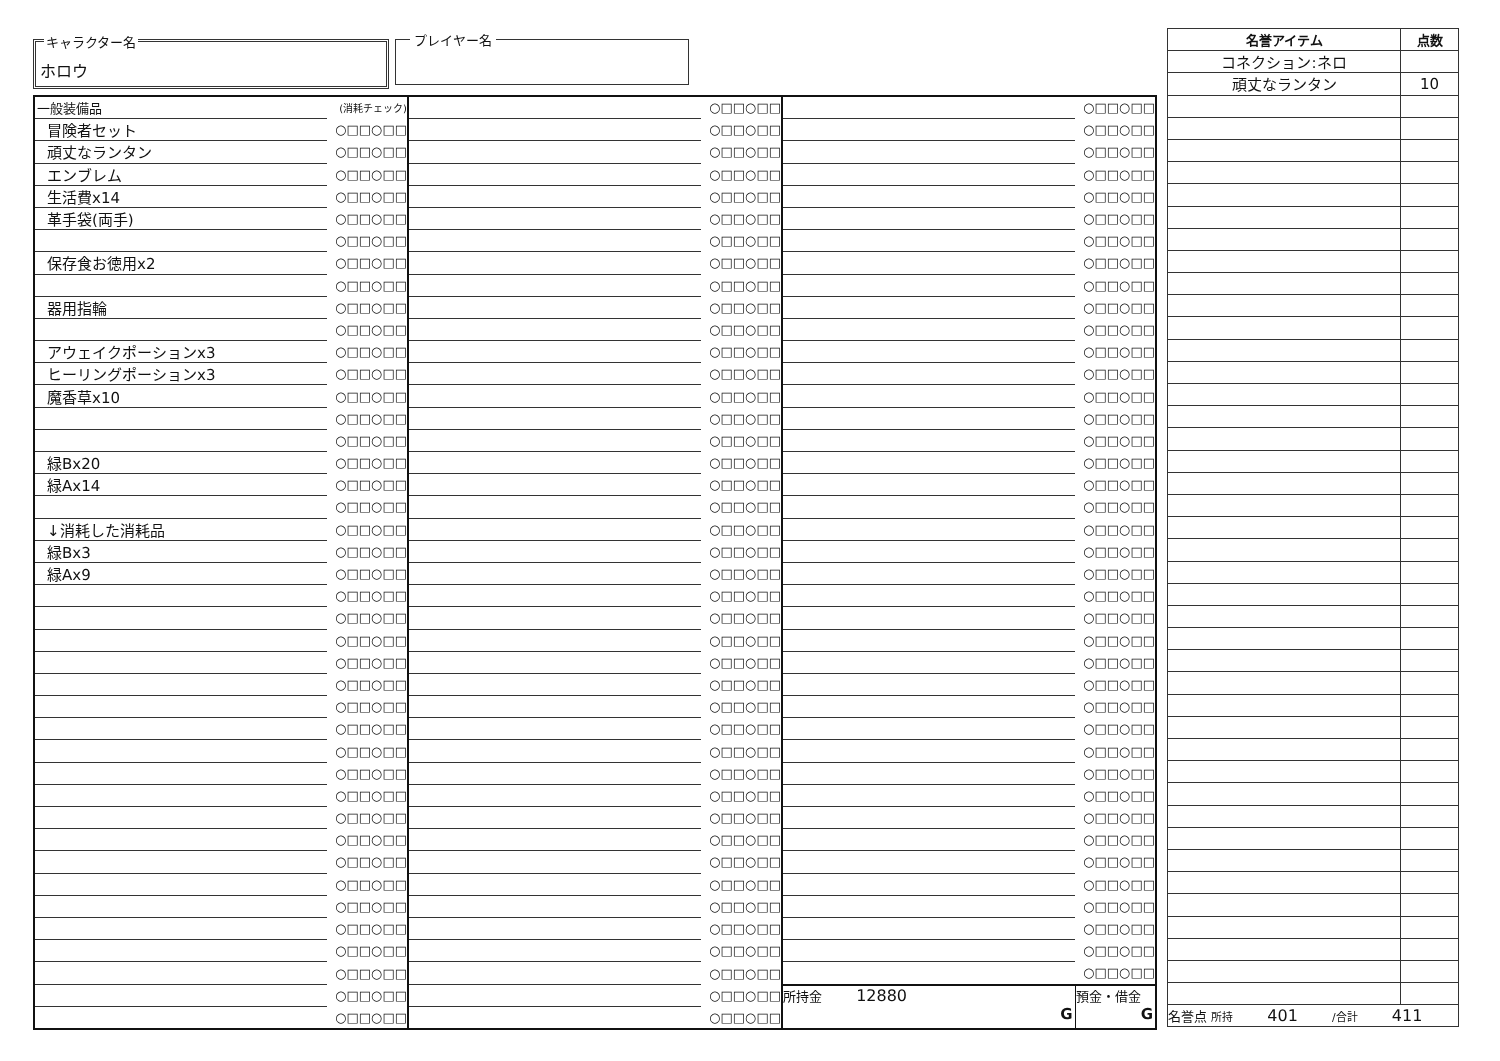キャラクター名
ホロウ
プレイヤー名
| 一般装備品 | (消耗チェック) | | ○□□○□□ | | ○□□○□□ |
| 冒険者セット | ○□□○□□ | | ○□□○□□ | | ○□□○□□ |
| 頑丈なランタン | ○□□○□□ | | ○□□○□□ | | ○□□○□□ |
| エンブレム | ○□□○□□ | | ○□□○□□ | | ○□□○□□ |
| 生活費x14 | ○□□○□□ | | ○□□○□□ | | ○□□○□□ |
| 革手袋(両手) | ○□□○□□ | | ○□□○□□ | | ○□□○□□ |
| | ○□□○□□ | | ○□□○□□ | | ○□□○□□ |
| 保存食お徳用x2 | ○□□○□□ | | ○□□○□□ | | ○□□○□□ |
| | ○□□○□□ | | ○□□○□□ | | ○□□○□□ |
| 器用指輪 | ○□□○□□ | | ○□□○□□ | | ○□□○□□ |
| | ○□□○□□ | | ○□□○□□ | | ○□□○□□ |
| アウェイクポーションx3 | ○□□○□□ | | ○□□○□□ | | ○□□○□□ |
| ヒーリングポーションx3 | ○□□○□□ | | ○□□○□□ | | ○□□○□□ |
| 魔香草x10 | ○□□○□□ | | ○□□○□□ | | ○□□○□□ |
| | ○□□○□□ | | ○□□○□□ | | ○□□○□□ |
| | ○□□○□□ | | ○□□○□□ | | ○□□○□□ |
| 緑Bx20 | ○□□○□□ | | ○□□○□□ | | ○□□○□□ |
| 緑Ax14 | ○□□○□□ | | ○□□○□□ | | ○□□○□□ |
| | ○□□○□□ | | ○□□○□□ | | ○□□○□□ |
| ↓消耗した消耗品 | ○□□○□□ | | ○□□○□□ | | ○□□○□□ |
| 緑Bx3 | ○□□○□□ | | ○□□○□□ | | ○□□○□□ |
| 緑Ax9 | ○□□○□□ | | ○□□○□□ | | ○□□○□□ |
| | ○□□○□□ | | ○□□○□□ | | ○□□○□□ |
| | ○□□○□□ | | ○□□○□□ | | ○□□○□□ |
| | ○□□○□□ | | ○□□○□□ | | ○□□○□□ |
| | ○□□○□□ | | ○□□○□□ | | ○□□○□□ |
| | ○□□○□□ | | ○□□○□□ | | ○□□○□□ |
| | ○□□○□□ | | ○□□○□□ | | ○□□○□□ |
| | ○□□○□□ | | ○□□○□□ | | ○□□○□□ |
| | ○□□○□□ | | ○□□○□□ | | ○□□○□□ |
| | ○□□○□□ | | ○□□○□□ | | ○□□○□□ |
| | ○□□○□□ | | ○□□○□□ | | ○□□○□□ |
| | ○□□○□□ | | ○□□○□□ | | ○□□○□□ |
| | ○□□○□□ | | ○□□○□□ | | ○□□○□□ |
| | ○□□○□□ | | ○□□○□□ | | ○□□○□□ |
| | ○□□○□□ | | ○□□○□□ | | ○□□○□□ |
| | ○□□○□□ | | ○□□○□□ | | ○□□○□□ |
| | ○□□○□□ | | ○□□○□□ | | ○□□○□□ |
| | ○□□○□□ | | ○□□○□□ | | ○□□○□□ |
| | ○□□○□□ | | ○□□○□□ | | ○□□○□□ |
| | ○□□○□□ | | ○□□○□□ | 所持金 12880 G | 預金・借金 G |
| | ○□□○□□ | | ○□□○□□ | | |
| 名誉アイテム | 点数 |
| --- | --- |
| コネクション:ネロ | |
| 頑丈なランタン | 10 |
| 名誉点 所持 401 /合計 411 | |